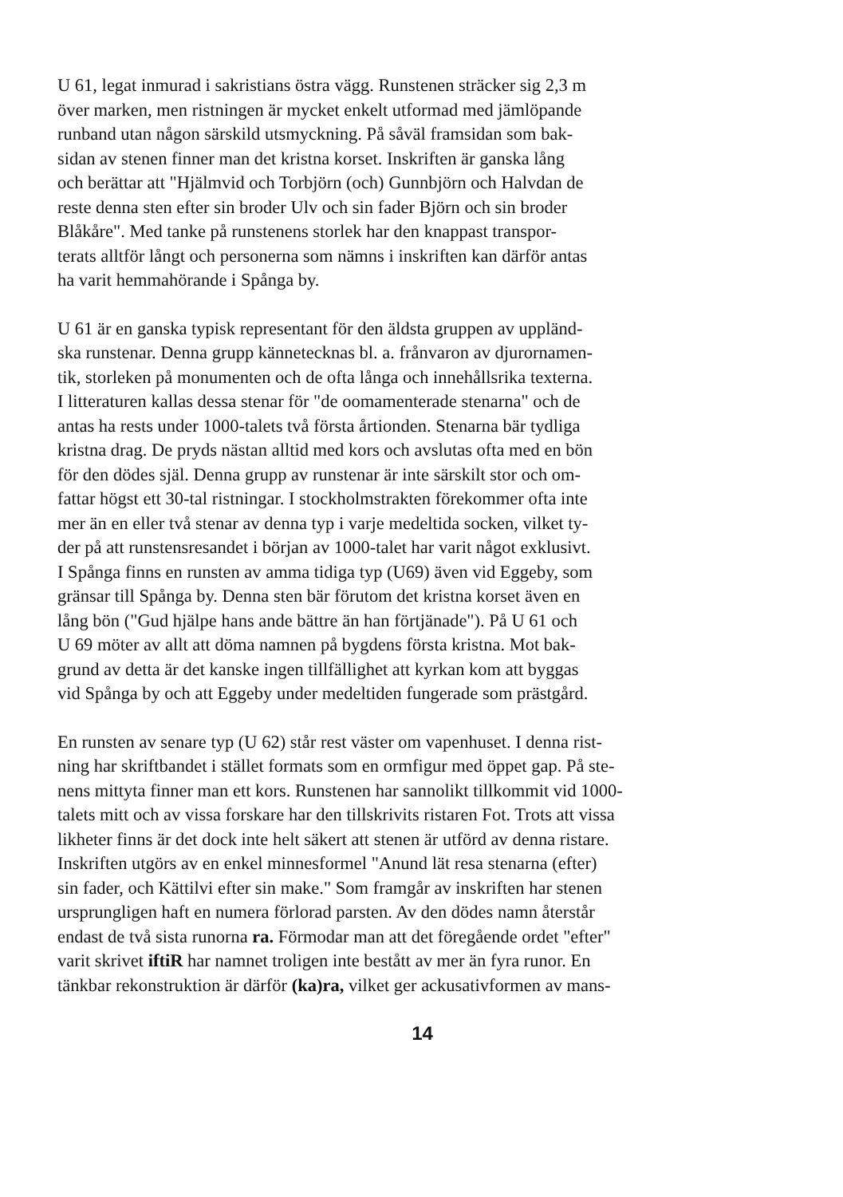U 61, legat inmurad i sakristians östra vägg. Runstenen sträcker sig 2,3 m
över marken, men ristningen är mycket enkelt utformad med jämlöpande
runband utan någon särskild utsmyckning. På såväl framsidan som bak-
sidan av stenen finner man det kristna korset. Inskriften är ganska lång
och berättar att "Hjälmvid och Torbjörn (och) Gunnbjörn och Halvdan de
reste denna sten efter sin broder Ulv och sin fader Björn och sin broder
Blåkåre". Med tanke på runstenens storlek har den knappast transpor-
terats alltför långt och personerna som nämns i inskriften kan därför antas
ha varit hemmahörande i Spånga by.
U 61 är en ganska typisk representant för den äldsta gruppen av uppländ-
ska runstenar. Denna grupp kännetecknas bl. a. frånvaron av djurornamen-
tik, storleken på monumenten och de ofta långa och innehållsrika texterna.
I litteraturen kallas dessa stenar för "de oomamenterade stenarna" och de
antas ha rests under 1000-talets två första årtionden. Stenarna bär tydliga
kristna drag. De pryds nästan alltid med kors och avslutas ofta med en bön
för den dödes själ. Denna grupp av runstenar är inte särskilt stor och om-
fattar högst ett 30-tal ristningar. I stockholmstrakten förekommer ofta inte
mer än en eller två stenar av denna typ i varje medeltida socken, vilket ty-
der på att runstensresandet i början av 1000-talet har varit något exklusivt.
I Spånga finns en runsten av amma tidiga typ (U69) även vid Eggeby, som
gränsar till Spånga by. Denna sten bär förutom det kristna korset även en
lång bön ("Gud hjälpe hans ande bättre än han förtjänade"). På U 61 och
U 69 möter av allt att döma namnen på bygdens första kristna. Mot bak-
grund av detta är det kanske ingen tillfällighet att kyrkan kom att byggas
vid Spånga by och att Eggeby under medeltiden fungerade som prästgård.
En runsten av senare typ (U 62) står rest väster om vapenhuset. I denna rist-
ning har skriftbandet i stället formats som en ormfigur med öppet gap. På ste-
nens mittyta finner man ett kors. Runstenen har sannolikt tillkommit vid 1000-
talets mitt och av vissa forskare har den tillskrivits ristaren Fot. Trots att vissa
likheter finns är det dock inte helt säkert att stenen är utförd av denna ristare.
Inskriften utgörs av en enkel minnesformel "Anund lät resa stenarna (efter)
sin fader, och Kättilvi efter sin make." Som framgår av inskriften har stenen
ursprungligen haft en numera förlorad parsten. Av den dödes namn återstår
endast de två sista runorna ra. Förmodar man att det föregående ordet "efter"
varit skrivet iftiR har namnet troligen inte bestått av mer än fyra runor. En
tänkbar rekonstruktion är därför (ka)ra, vilket ger ackusativformen av mans-
14